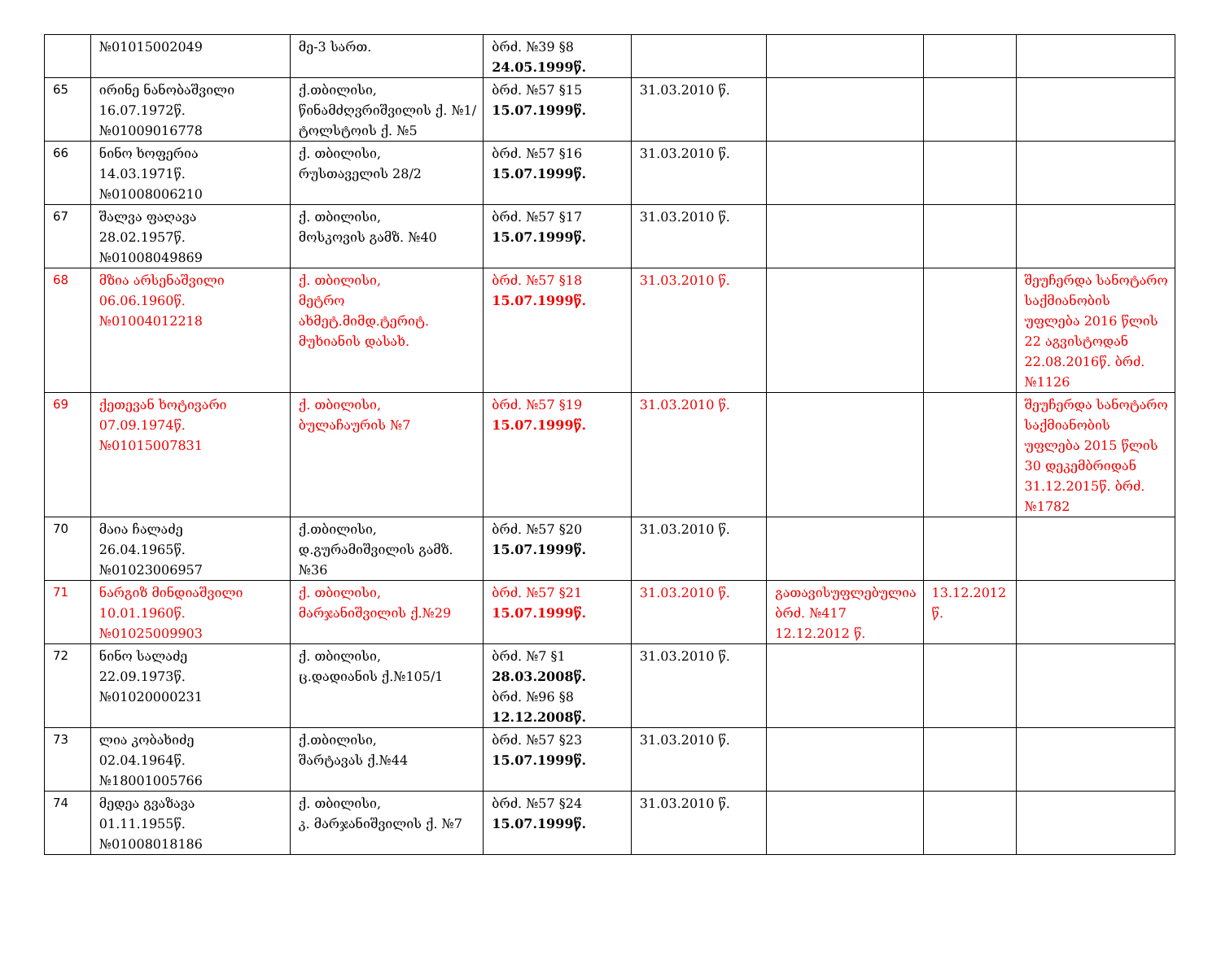| | №01015002049 | მე-3 სართ. | ბრძ. №39 §8 24.05.1999წ. | | | | |
| 65 | ირინე ნანობაშვილი 16.07.1972წ. №01009016778 | ქ.თბილისი, წინამძღვრიშვილის ქ. №1/ტოლსტოის ქ. №5 | ბრძ. №57 §15 15.07.1999წ. | 31.03.2010 წ. | | | |
| 66 | ნინო ხოფერია 14.03.1971წ. №01008006210 | ქ. თბილისი, რუსთაველის 28/2 | ბრძ. №57 §16 15.07.1999წ. | 31.03.2010 წ. | | | |
| 67 | შალვა ფაღავა 28.02.1957წ. №01008049869 | ქ. თბილისი, მოსკოვის გამზ. №40 | ბრძ. №57 §17 15.07.1999წ. | 31.03.2010 წ. | | | |
| 68 | მზია არსენაშვილი 06.06.1960წ. №01004012218 | ქ. თბილისი, მეტრო ახმეტ.მიმდ.ტერიტ. მუხიანის დასახ. | ბრძ. №57 §18 15.07.1999წ. | 31.03.2010 წ. | | | შეუჩერდა სანოტარო საქმიანობის უფლება 2016 წლის 22 აგვისტოდან 22.08.2016წ. ბრძ. №1126 |
| 69 | ქეთევან ხოტივარი 07.09.1974წ. №01015007831 | ქ. თბილისი, ბულაჩაურის №7 | ბრძ. №57 §19 15.07.1999წ. | 31.03.2010 წ. | | | შეუჩერდა სანოტარო საქმიანობის უფლება 2015 წლის 30 დეკემბრიდან 31.12.2015წ. ბრძ. №1782 |
| 70 | მაია ჩალაძე 26.04.1965წ. №01023006957 | ქ.თბილისი, დ.გურამიშვილის გამზ.№36 | ბრძ. №57 §20 15.07.1999წ. | 31.03.2010 წ. | | | |
| 71 | ნარგიზ მინდიაშვილი 10.01.1960წ. №01025009903 | ქ. თბილისი, მარჯანიშვილის ქ.№29 | ბრძ. №57 §21 15.07.1999წ. | 31.03.2010 წ. | გათავისუფლებულია ბრძ. №417 12.12.2012 წ. | 13.12.2012 წ. | |
| 72 | ნინო სალაძე 22.09.1973წ. №01020000231 | ქ. თბილისი, ც.დადიანის ქ.№105/1 | ბრძ. №7 §1 28.03.2008წ. ბრძ. №96 §8 12.12.2008წ. | 31.03.2010 წ. | | | |
| 73 | ლია კობახიძე 02.04.1964წ. №18001005766 | ქ.თბილისი, შარტავას ქ.№44 | ბრძ. №57 §23 15.07.1999წ. | 31.03.2010 წ. | | | |
| 74 | მედეა გვაზავა 01.11.1955წ. №01008018186 | ქ. თბილისი, კ. მარჯანიშვილის ქ. №7 | ბრძ. №57 §24 15.07.1999წ. | 31.03.2010 წ. | | | |